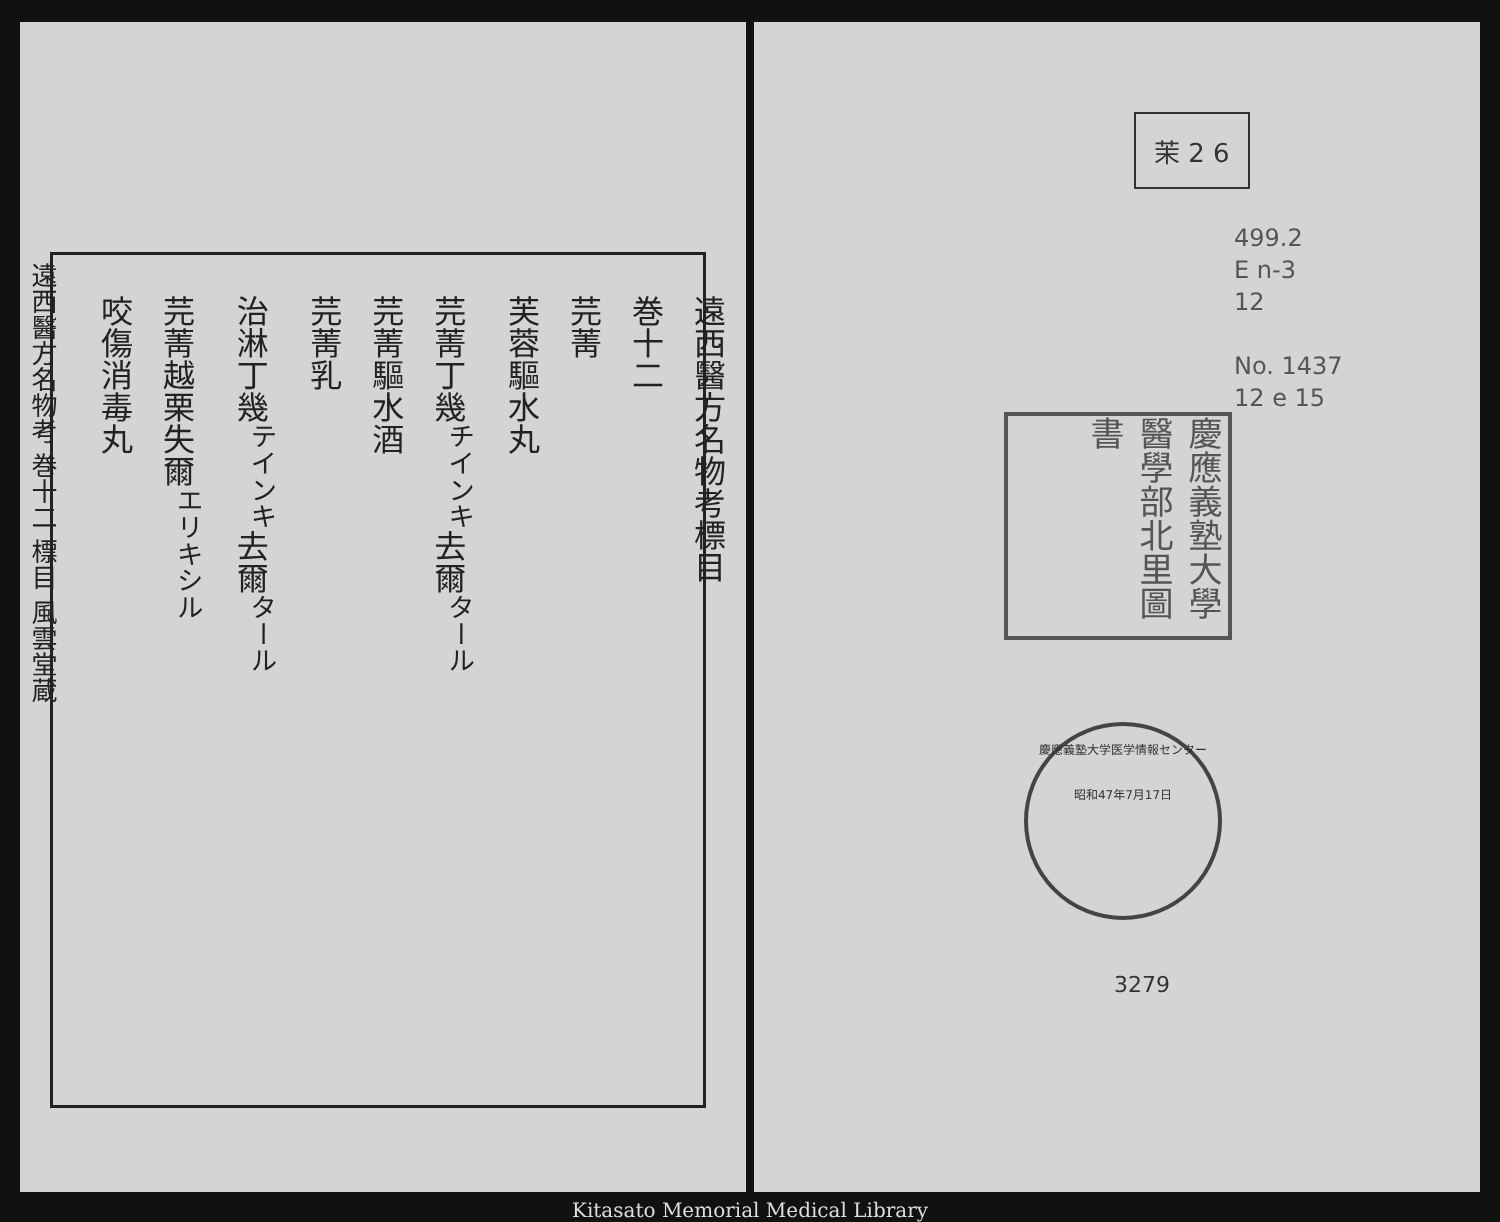遠西醫方名物考 巻十二 標目 風雲堂蔵
遠西醫方名物考標目
巻十二
芫菁
芙蓉驅水丸
芫菁丁幾<sup>チインキ</sup>去爾<sup>タール</sup>
芫菁驅水酒
芫菁乳
治淋丁幾<sup>テインキ</sup>去爾<sup>タール</sup>
芫菁越栗失爾<sup>エリキシル</sup>
咬傷消毒丸
茉 2 6
499.2
E n-3
12
No. 1437
12 e 15
慶應義塾大學醫學部北里圖書
慶應義塾大学医学情報センター
昭和47年7月17日
3279
Kitasato Memorial Medical Library